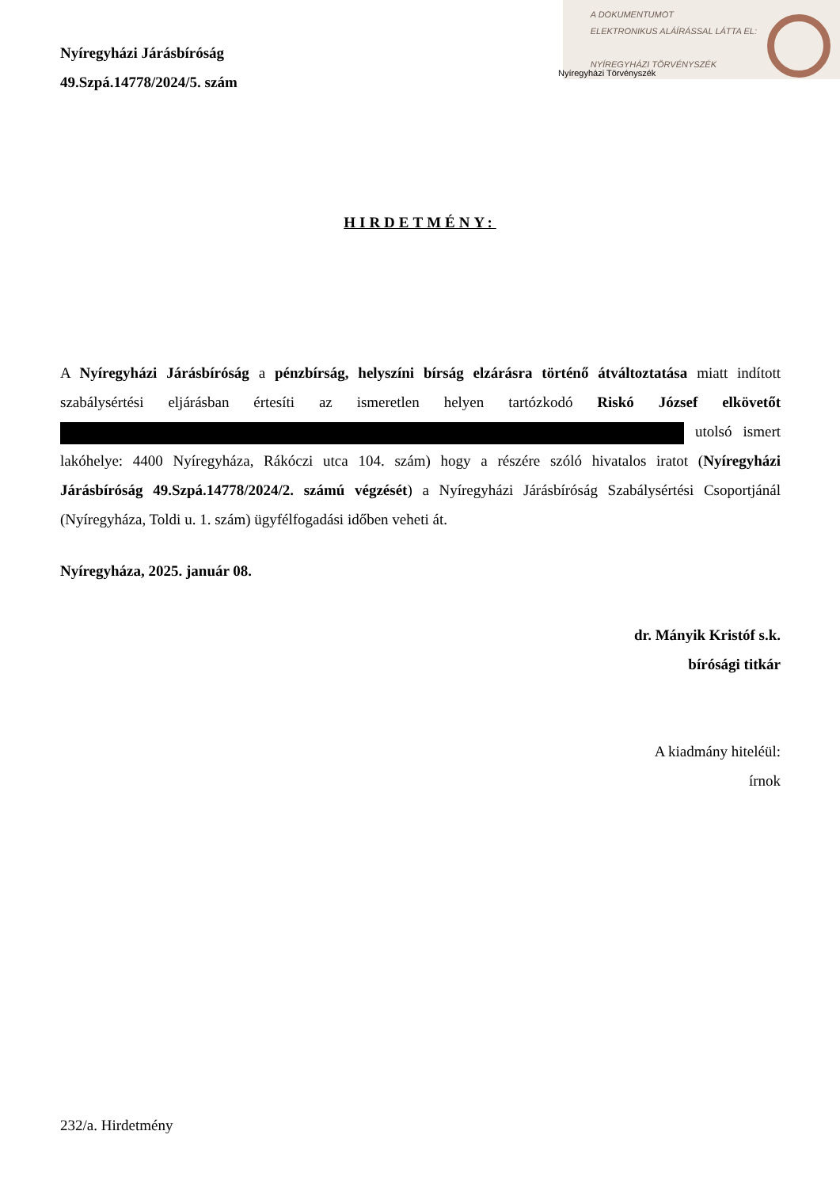A DOKUMENTUMOT
ELEKTRONIKUS ALÁÍRÁSSAL LÁTTA EL:
NYÍREGYHÁZI TÖRVÉNYSZÉK
Nyíregyházi Járásbíróság
49.Szpá.14778/2024/5. szám
Nyíregyházi Törvényszék
HIRDETMÉNY:
A Nyíregyházi Járásbíróság a pénzbírság, helyszíni bírság elzárásra történő átváltoztatása miatt indított szabálysértési eljárásban értesíti az ismeretlen helyen tartózkodó Riskó József elkövetőt utolsó ismert lakóhelye: 4400 Nyíregyháza, Rákóczi utca 104. szám) hogy a részére szóló hivatalos iratot (Nyíregyházi Járásbíróság 49.Szpá.14778/2024/2. számú végzését) a Nyíregyházi Járásbíróság Szabálysértési Csoportjánál (Nyíregyháza, Toldi u. 1. szám) ügyfélfogadási időben veheti át.
Nyíregyháza, 2025. január 08.
dr. Mányik Kristóf s.k.
bírósági titkár
A kiadmány hiteléül:
írnok
232/a. Hirdetmény